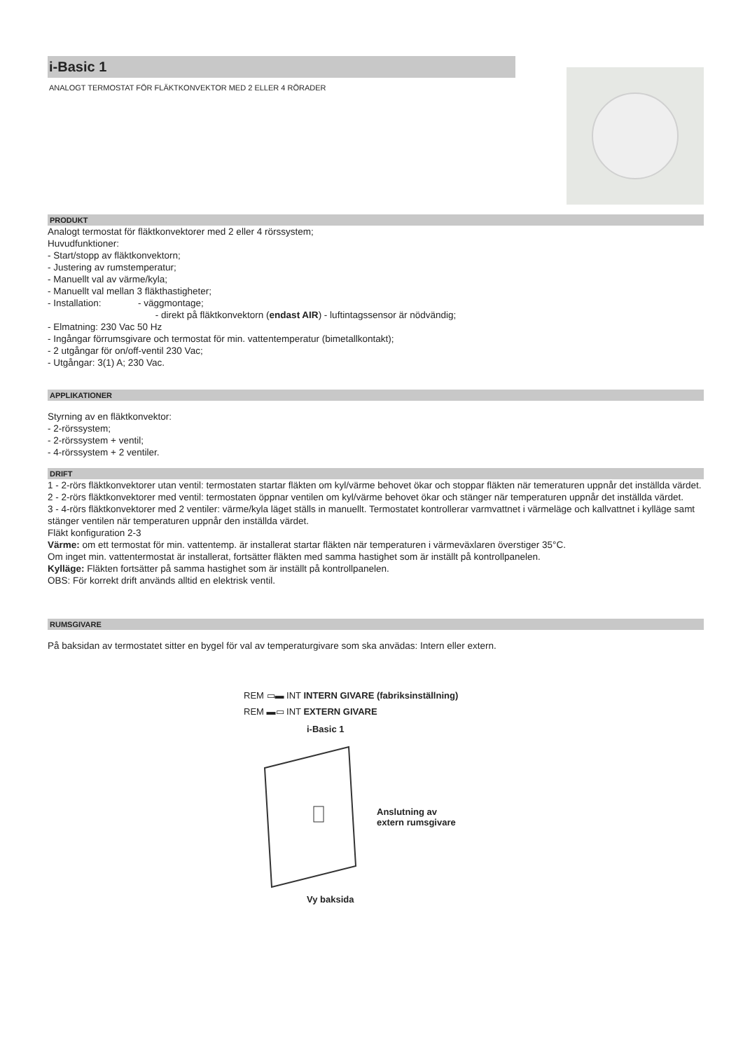i-Basic 1
ANALOGT TERMOSTAT FÖR FLÄKTKONVEKTOR MED 2 ELLER 4 RÖRADER
PRODUKT
Analogt termostat för fläktkonvektorer med 2 eller 4 rörssystem;
Huvudfunktioner:
- Start/stopp av fläktkonvektorn;
- Justering av rumstemperatur;
- Manuellt val av värme/kyla;
- Manuellt val mellan 3 fläkthastigheter;
- Installation: - väggmontage;
- direkt på fläktkonvektorn (endast AIR) - luftintagssensor är nödvändig;
- Elmatning: 230 Vac 50 Hz
- Ingångar förrumsgivare och termostat för min. vattentemperatur (bimetallkontakt);
- 2 utgångar för on/off-ventil 230 Vac;
- Utgångar: 3(1) A; 230 Vac.
APPLIKATIONER
Styrning av en fläktkonvektor:
- 2-rörssystem;
- 2-rörssystem + ventil;
- 4-rörssystem + 2 ventiler.
DRIFT
1 - 2-rörs fläktkonvektorer utan ventil: termostaten startar fläkten om kyl/värme behovet ökar och stoppar fläkten när temeraturen uppnår det inställda värdet.
2 - 2-rörs fläktkonvektorer med ventil: termostaten öppnar ventilen om kyl/värme behovet ökar och stänger när temperaturen uppnår det inställda värdet.
3 - 4-rörs fläktkonvektorer med 2 ventiler: värme/kyla läget ställs in manuellt. Termostatet kontrollerar varmvattnet i värmeläge och kallvattnet i kylläge samt stänger ventilen när temperaturen uppnår den inställda värdet.
Fläkt konfiguration 2-3
Värme: om ett termostat för min. vattentemp. är installerat startar fläkten när temperaturen i värmeväxlaren överstiger 35°C.
Om inget min. vattentermostat är installerat, fortsätter fläkten med samma hastighet som är inställt på kontrollpanelen.
Kylläge: Fläkten fortsätter på samma hastighet som är inställt på kontrollpanelen.
OBS: För korrekt drift används alltid en elektrisk ventil.
RUMSGIVARE
På baksidan av termostatet sitter en bygel för val av temperaturgivare som ska anvädas: Intern eller extern.
REM ▭▬ INT INTERN GIVARE (fabriksinställning)
REM ▬▭ INT EXTERN GIVARE
i-Basic 1
Anslutning av
extern rumsgivare
Vy baksida